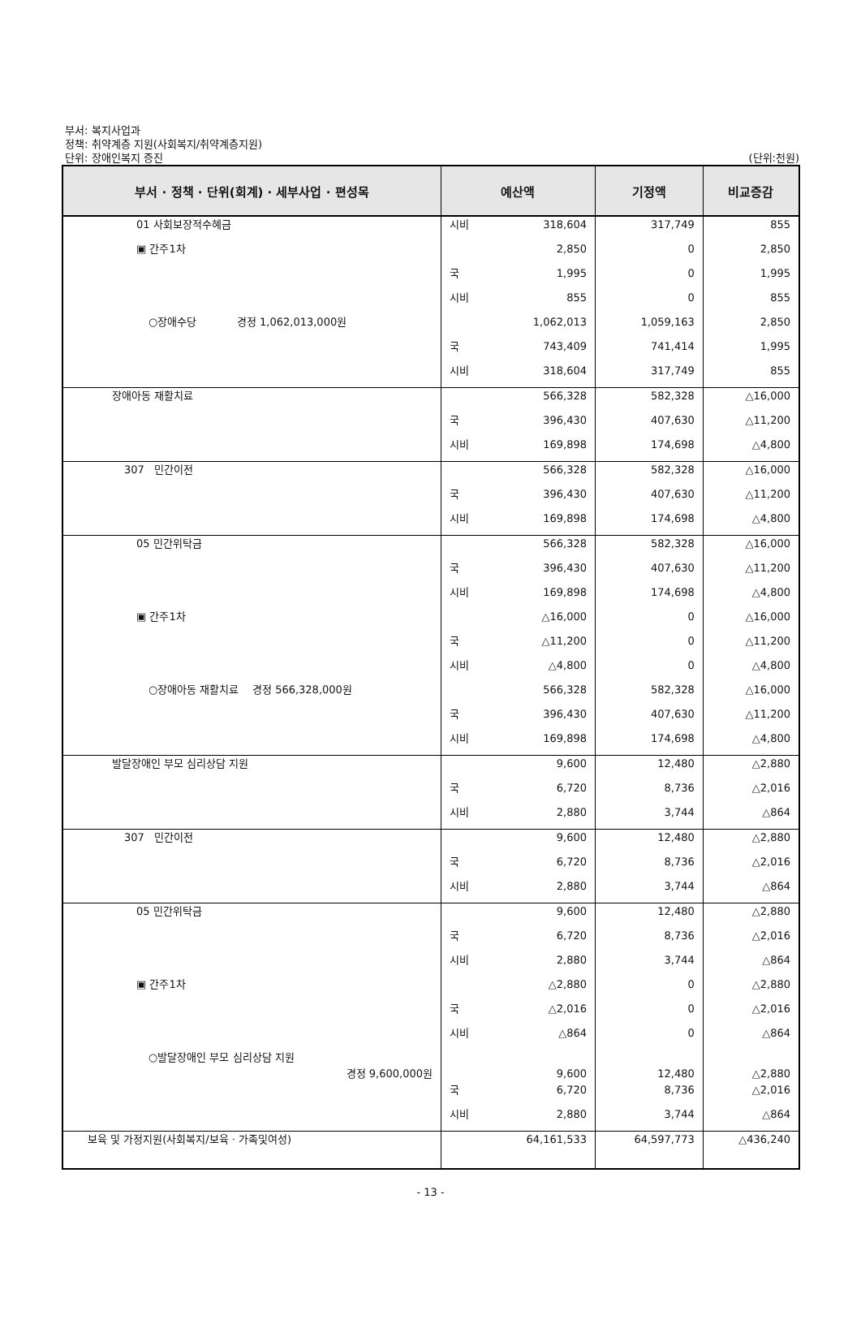부서: 복지사업과
정책: 취약계층 지원(사회복지/취약계층지원)
단위: 장애인복지 증진 (단위:천원)
| 부서 · 정책 · 단위(회계) · 세부사업 · 편성목 | 예산액 | 기정액 | 비교증감 |
| --- | --- | --- | --- |
| 01 사회보장적수혜금 | 시비 318,604 | 317,749 | 855 |
| ▣ 간주1차 | 2,850 | 0 | 2,850 |
| | 국 1,995 | 0 | 1,995 |
| | 시비 855 | 0 | 855 |
| ○장애수당 경정 1,062,013,000원 | 1,062,013 | 1,059,163 | 2,850 |
| | 국 743,409 | 741,414 | 1,995 |
| | 시비 318,604 | 317,749 | 855 |
| 장애아동 재활치료 | 566,328 | 582,328 | △16,000 |
| | 국 396,430 | 407,630 | △11,200 |
| | 시비 169,898 | 174,698 | △4,800 |
| 307 민간이전 | 566,328 | 582,328 | △16,000 |
| | 국 396,430 | 407,630 | △11,200 |
| | 시비 169,898 | 174,698 | △4,800 |
| 05 민간위탁금 | 566,328 | 582,328 | △16,000 |
| | 국 396,430 | 407,630 | △11,200 |
| | 시비 169,898 | 174,698 | △4,800 |
| ▣ 간주1차 | △16,000 | 0 | △16,000 |
| | 국 △11,200 | 0 | △11,200 |
| | 시비 △4,800 | 0 | △4,800 |
| ○장애아동 재활치료 경정 566,328,000원 | 566,328 | 582,328 | △16,000 |
| | 국 396,430 | 407,630 | △11,200 |
| | 시비 169,898 | 174,698 | △4,800 |
| 발달장애인 부모 심리상담 지원 | 9,600 | 12,480 | △2,880 |
| | 국 6,720 | 8,736 | △2,016 |
| | 시비 2,880 | 3,744 | △864 |
| 307 민간이전 | 9,600 | 12,480 | △2,880 |
| | 국 6,720 | 8,736 | △2,016 |
| | 시비 2,880 | 3,744 | △864 |
| 05 민간위탁금 | 9,600 | 12,480 | △2,880 |
| | 국 6,720 | 8,736 | △2,016 |
| | 시비 2,880 | 3,744 | △864 |
| ▣ 간주1차 | △2,880 | 0 | △2,880 |
| | 국 △2,016 | 0 | △2,016 |
| | 시비 △864 | 0 | △864 |
| ○발달장애인 부모 심리상담 지원 경정 9,600,000원 | 9,600 | 12,480 | △2,880 |
| | 국 6,720 | 8,736 | △2,016 |
| | 시비 2,880 | 3,744 | △864 |
| 보육 및 가정지원(사회복지/보육 · 가족및여성) | 64,161,533 | 64,597,773 | △436,240 |
- 13 -